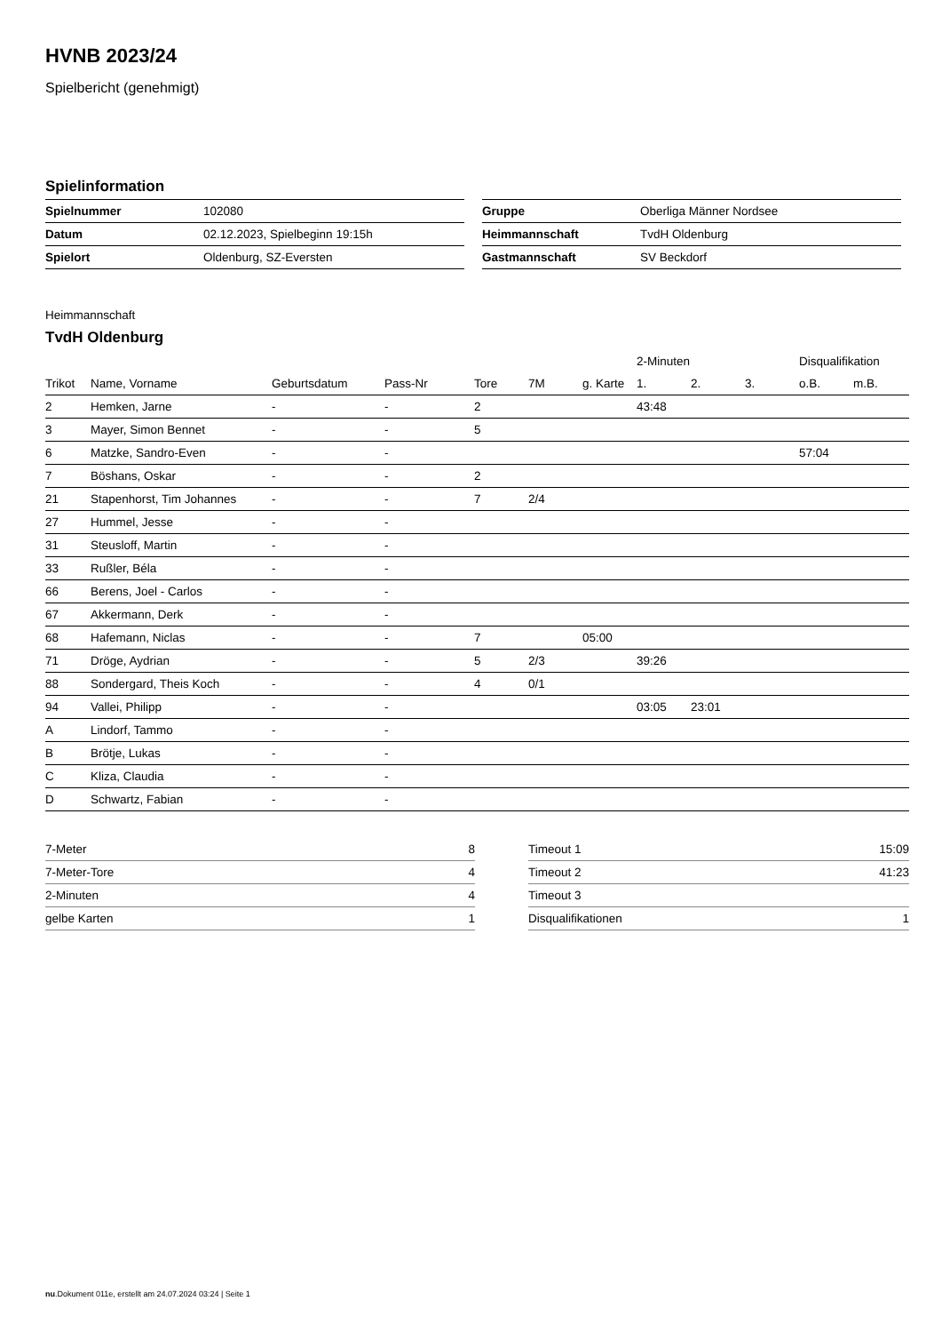HVNB 2023/24
Spielbericht (genehmigt)
Spielinformation
| Spielnummer | 102080 |
| Datum | 02.12.2023, Spielbeginn 19:15h |
| Spielort | Oldenburg, SZ-Eversten |
| Gruppe | Oberliga Männer Nordsee |
| Heimmannschaft | TvdH Oldenburg |
| Gastmannschaft | SV Beckdorf |
Heimmannschaft
TvdH Oldenburg
| | | | | | | | 2-Minuten | | | Disqualifikation | |
| --- | --- | --- | --- | --- | --- | --- | --- | --- | --- | --- | --- |
| Trikot | Name, Vorname | Geburtsdatum | Pass-Nr | Tore | 7M | g. Karte | 1. | 2. | 3. | o.B. | m.B. |
| 2 | Hemken, Jarne | - | - | 2 | | | 43:48 | | | | |
| 3 | Mayer, Simon Bennet | - | - | 5 | | | | | | | |
| 6 | Matzke, Sandro-Even | - | - | | | | | | | 57:04 | |
| 7 | Böshans, Oskar | - | - | 2 | | | | | | | |
| 21 | Stapenhorst, Tim Johannes | - | - | 7 | 2/4 | | | | | | |
| 27 | Hummel, Jesse | - | - | | | | | | | | |
| 31 | Steusloff, Martin | - | - | | | | | | | | |
| 33 | Rußler, Béla | - | - | | | | | | | | |
| 66 | Berens, Joel - Carlos | - | - | | | | | | | | |
| 67 | Akkermann, Derk | - | - | | | | | | | | |
| 68 | Hafemann, Niclas | - | - | 7 | | 05:00 | | | | | |
| 71 | Dröge, Aydrian | - | - | 5 | 2/3 | | 39:26 | | | | |
| 88 | Sondergard, Theis Koch | - | - | 4 | 0/1 | | | | | | |
| 94 | Vallei, Philipp | - | - | | | | 03:05 | 23:01 | | | |
| A | Lindorf, Tammo | - | - | | | | | | | | |
| B | Brötje, Lukas | - | - | | | | | | | | |
| C | Kliza, Claudia | - | - | | | | | | | | |
| D | Schwartz, Fabian | - | - | | | | | | | | |
| 7-Meter | 8 |
| 7-Meter-Tore | 4 |
| 2-Minuten | 4 |
| gelbe Karten | 1 |
| Timeout 1 | 15:09 |
| Timeout 2 | 41:23 |
| Timeout 3 | |
| Disqualifikationen | 1 |
nu.Dokument 011e, erstellt am 24.07.2024 03:24 | Seite 1